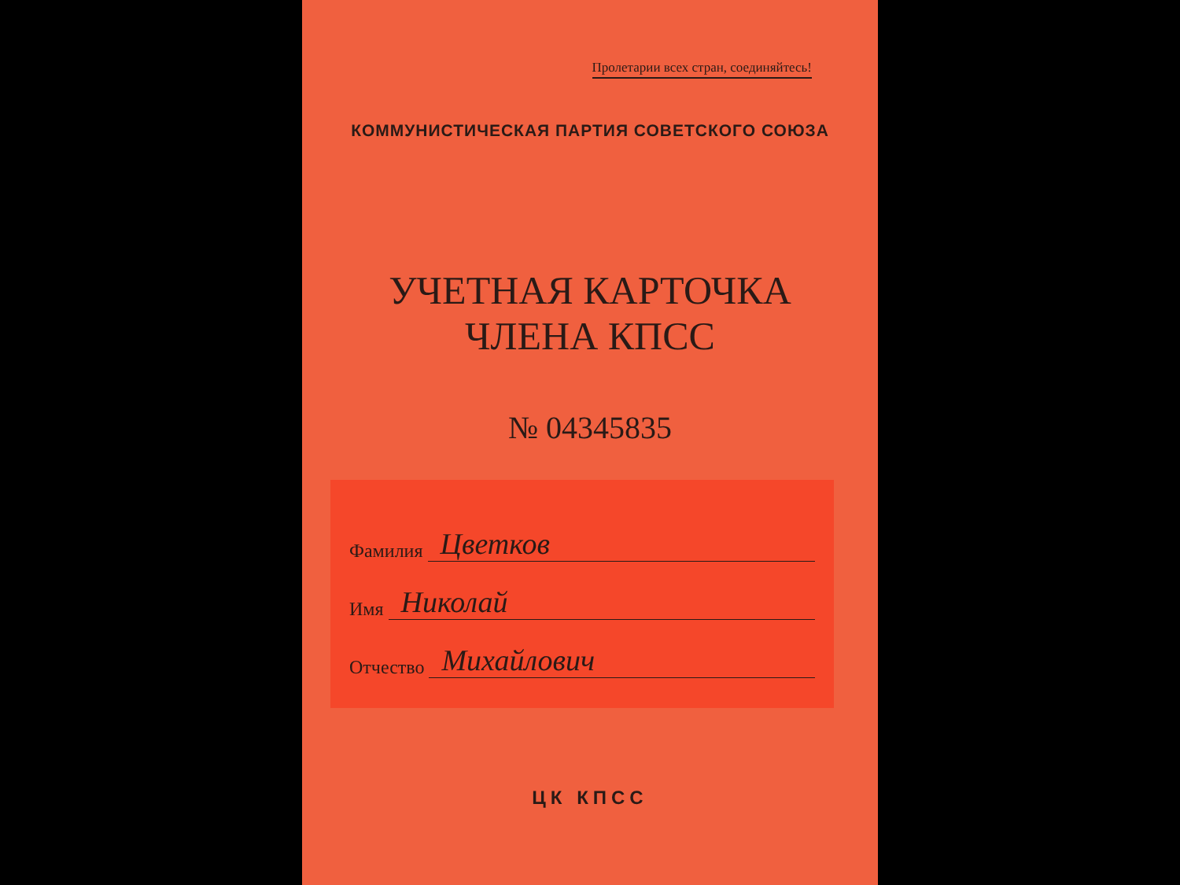Пролетарии всех стран, соединяйтесь!
КОММУНИСТИЧЕСКАЯ ПАРТИЯ СОВЕТСКОГО СОЮЗА
УЧЕТНАЯ КАРТОЧКА
ЧЛЕНА КПСС
№ 04345835
Фамилия Цветков
Имя Николай
Отчество Михайлович
ЦК КПСС